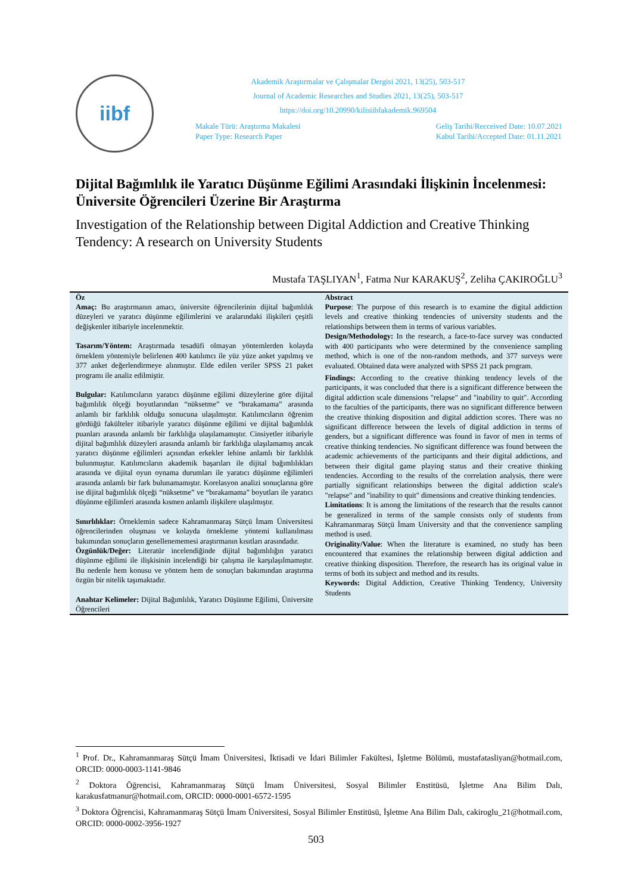iibf
Akademik Araştırmalar ve Çalışmalar Dergisi 2021, 13(25), 503-517
Journal of Academic Researches and Studies 2021, 13(25), 503-517
https://doi.org/10.20990/kilisiibfakademik.969504
Makale Türü: Araştırma Makalesi
Paper Type: Research Paper
Geliş Tarihi/Recceived Date: 10.07.2021
Kabul Tarihi/Accepted Date: 01.11.2021
Dijital Bağımlılık ile Yaratıcı Düşünme Eğilimi Arasındaki İlişkinin İncelenmesi: Üniversite Öğrencileri Üzerine Bir Araştırma
Investigation of the Relationship between Digital Addiction and Creative Thinking Tendency: A research on University Students
Mustafa TAŞLIYAN<sup>1</sup>, Fatma Nur KARAKUŞ<sup>2</sup>, Zeliha ÇAKIROĞLU<sup>3</sup>
Öz
Amaç: Bu araştırmanın amacı, üniversite öğrencilerinin dijital bağımlılık düzeyleri ve yaratıcı düşünme eğilimlerini ve aralarındaki ilişkileri çeşitli değişkenler itibariyle incelenmektir.
Tasarım/Yöntem: Araştırmada tesadüfi olmayan yöntemlerden kolayda örneklem yöntemiyle belirlenen 400 katılımcı ile yüz yüze anket yapılmış ve 377 anket değerlendirmeye alınmıştır. Elde edilen veriler SPSS 21 paket programı ile analiz edilmiştir.
Bulgular: Katılımcıların yaratıcı düşünme eğilimi düzeylerine göre dijital bağımlılık ölçeği boyutlarından “nüksetme” ve “bırakamama” arasında anlamlı bir farklılık olduğu sonucuna ulaşılmıştır. Katılımcıların öğrenim gördüğü fakülteler itibariyle yaratıcı düşünme eğilimi ve dijital bağımlılık puanları arasında anlamlı bir farklılığa ulaşılamamıştır. Cinsiyetler itibariyle dijital bağımlılık düzeyleri arasında anlamlı bir farklılığa ulaşılamamış ancak yaratıcı düşünme eğilimleri açısından erkekler lehine anlamlı bir farklılık bulunmuştur. Katılımcıların akademik başarıları ile dijital bağımlılıkları arasında ve dijital oyun oynama durumları ile yaratıcı düşünme eğilimleri arasında anlamlı bir fark bulunamamıştır. Korelasyon analizi sonuçlarına göre ise dijital bağımlılık ölçeği “nüksetme” ve “bırakamama” boyutları ile yaratıcı düşünme eğilimleri arasında kısmen anlamlı ilişkilere ulaşılmıştır.
Sınırlılıklar: Örneklemin sadece Kahramanmaraş Sütçü İmam Üniversitesi öğrencilerinden oluşması ve kolayda örnekleme yöntemi kullanılması bakımından sonuçların genellenememesi araştırmanın kısıtları arasındadır.
Özgünlük/Değer: Literatür incelendiğinde dijital bağımlılığın yaratıcı düşünme eğilimi ile ilişkisinin incelendiği bir çalışma ile karşılaşılmamıştır. Bu nedenle hem konusu ve yöntem hem de sonuçları bakımından araştırma özgün bir nitelik taşımaktadır.
Anahtar Kelimeler: Dijital Bağımlılık, Yaratıcı Düşünme Eğilimi, Üniversite Öğrencileri
Abstract
Purpose: The purpose of this research is to examine the digital addiction levels and creative thinking tendencies of university students and the relationships between them in terms of various variables.
Design/Methodology: In the research, a face-to-face survey was conducted with 400 participants who were determined by the convenience sampling method, which is one of the non-random methods, and 377 surveys were evaluated. Obtained data were analyzed with SPSS 21 pack program.
Findings: According to the creative thinking tendency levels of the participants, it was concluded that there is a significant difference between the digital addiction scale dimensions "relapse" and "inability to quit". According to the faculties of the participants, there was no significant difference between the creative thinking disposition and digital addiction scores. There was no significant difference between the levels of digital addiction in terms of genders, but a significant difference was found in favor of men in terms of creative thinking tendencies. No significant difference was found between the academic achievements of the participants and their digital addictions, and between their digital game playing status and their creative thinking tendencies. According to the results of the correlation analysis, there were partially significant relationships between the digital addiction scale's "relapse" and "inability to quit" dimensions and creative thinking tendencies.
Limitations: It is among the limitations of the research that the results cannot be generalized in terms of the sample consists only of students from Kahramanmaraş Sütçü İmam University and that the convenience sampling method is used.
Originality/Value: When the literature is examined, no study has been encountered that examines the relationship between digital addiction and creative thinking disposition. Therefore, the research has its original value in terms of both its subject and method and its results.
Keywords: Digital Addiction, Creative Thinking Tendency, University Students
<sup>1</sup> Prof. Dr., Kahramanmaraş Sütçü İmam Üniversitesi, İktisadi ve İdari Bilimler Fakültesi, İşletme Bölümü, mustafatasliyan@hotmail.com, ORCID: 0000-0003-1141-9846
<sup>2</sup> Doktora Öğrencisi, Kahramanmaraş Sütçü İmam Üniversitesi, Sosyal Bilimler Enstitüsü, İşletme Ana Bilim Dalı, karakusfatmanur@hotmail.com, ORCID: 0000-0001-6572-1595
<sup>3</sup> Doktora Öğrencisi, Kahramanmaraş Sütçü İmam Üniversitesi, Sosyal Bilimler Enstitüsü, İşletme Ana Bilim Dalı, cakiroglu_21@hotmail.com, ORCID: 0000-0002-3956-1927
503